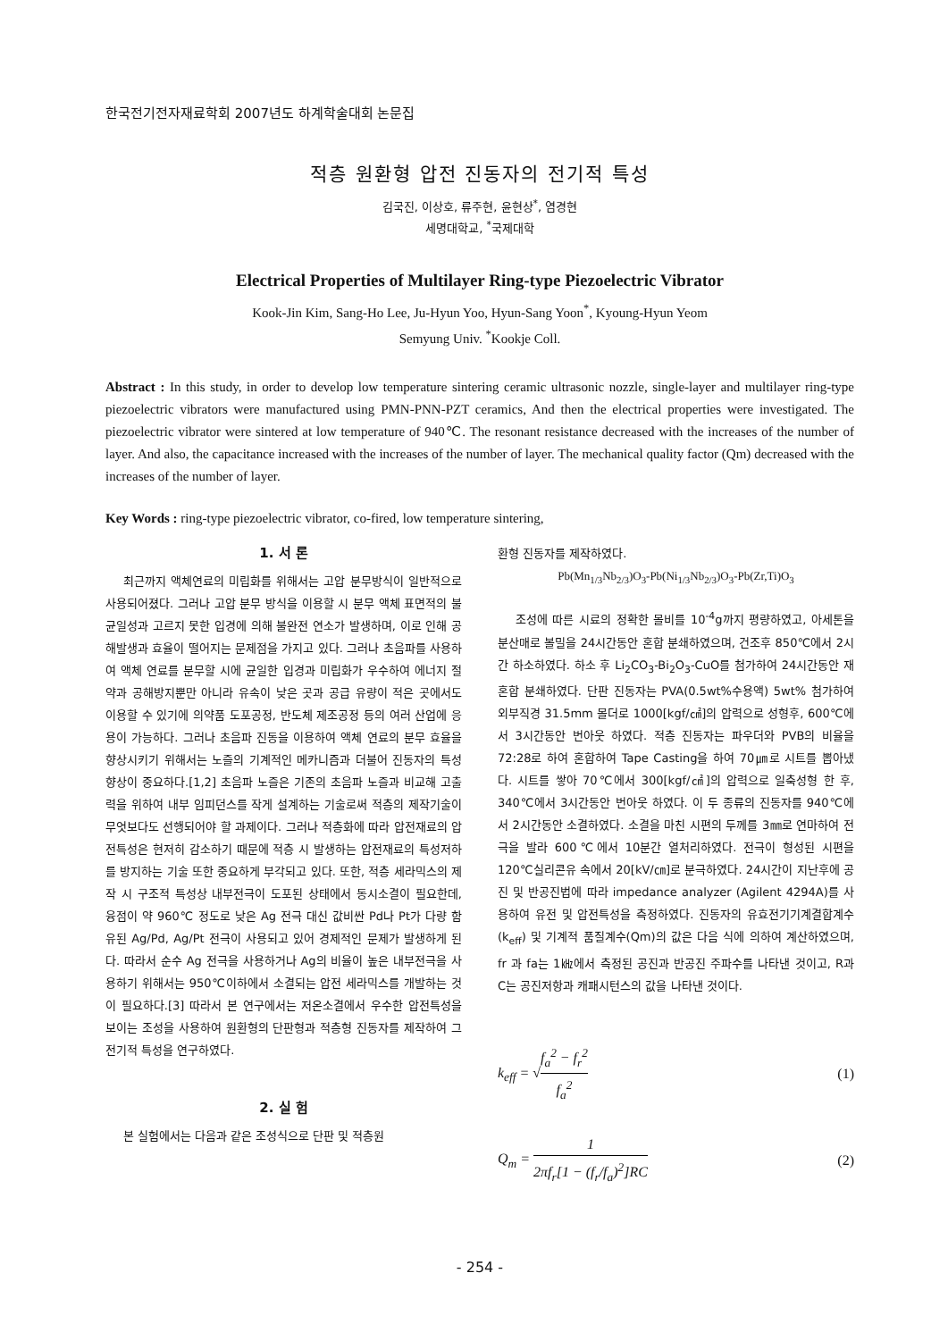한국전기전자재료학회 2007년도 하계학술대회 논문집
적층 원환형 압전 진동자의 전기적 특성
김국진, 이상호, 류주현, 윤현상<sup>*</sup>, 염경현
세명대학교, <sup>*</sup>국제대학
Electrical Properties of Multilayer Ring-type Piezoelectric Vibrator
Kook-Jin Kim, Sang-Ho Lee, Ju-Hyun Yoo, Hyun-Sang Yoon<sup>*</sup>, Kyoung-Hyun Yeom
Semyung Univ. <sup>*</sup>Kookje Coll.
Abstract : In this study, in order to develop low temperature sintering ceramic ultrasonic nozzle, single-layer and multilayer ring-type piezoelectric vibrators were manufactured using PMN-PNN-PZT ceramics, And then the electrical properties were investigated. The piezoelectric vibrator were sintered at low temperature of 940℃. The resonant resistance decreased with the increases of the number of layer. And also, the capacitance increased with the increases of the number of layer. The mechanical quality factor (Qm) decreased with the increases of the number of layer.
Key Words : ring-type piezoelectric vibrator, co-fired, low temperature sintering,
1. 서 론
최근까지 액체연료의 미립화를 위해서는 고압 분무방식이 일반적으로 사용되어졌다. 그러나 고압 분무 방식을 이용할 시 분무 액체 표면적의 불균일성과 고르지 못한 입경에 의해 불완전 연소가 발생하며, 이로 인해 공해발생과 효율이 떨어지는 문제점을 가지고 있다. 그러나 초음파를 사용하여 액체 연료를 분무할 시에 균일한 입경과 미립화가 우수하여 에너지 절약과 공해방지뿐만 아니라 유속이 낮은 곳과 공급 유량이 적은 곳에서도 이용할 수 있기에 의약품 도포공정, 반도체 제조공정 등의 여러 산업에 응용이 가능하다. 그러나 초음파 진동을 이용하여 액체 연료의 분무 효율을 향상시키기 위해서는 노즐의 기계적인 메카니즘과 더불어 진동자의 특성 향상이 중요하다.[1,2] 초음파 노즐은 기존의 초음파 노즐과 비교해 고출력을 위하여 내부 임피던스를 작게 설계하는 기술로써 적층의 제작기술이 무엇보다도 선행되어야 할 과제이다. 그러나 적층화에 따라 압전재료의 압전특성은 현저히 감소하기 때문에 적층 시 발생하는 압전재료의 특성저하를 방지하는 기술 또한 중요하게 부각되고 있다. 또한, 적층 세라믹스의 제작 시 구조적 특성상 내부전극이 도포된 상태에서 동시소결이 필요한데, 융점이 약 960℃ 정도로 낮은 Ag 전극 대신 값비싼 Pd나 Pt가 다량 함유된 Ag/Pd, Ag/Pt 전극이 사용되고 있어 경제적인 문제가 발생하게 된다. 따라서 순수 Ag 전극을 사용하거나 Ag의 비율이 높은 내부전극을 사용하기 위해서는 950℃이하에서 소결되는 압전 세라믹스를 개발하는 것이 필요하다.[3] 따라서 본 연구에서는 저온소결에서 우수한 압전특성을 보이는 조성을 사용하여 원환형의 단판형과 적층형 진동자를 제작하여 그 전기적 특성을 연구하였다.
2. 실 험
본 실험에서는 다음과 같은 조성식으로 단판 및 적층원
환형 진동자를 제작하였다.
Pb(Mn<sub>1/3</sub>Nb<sub>2/3</sub>)O<sub>3</sub>-Pb(Ni<sub>1/3</sub>Nb<sub>2/3</sub>)O<sub>3</sub>-Pb(Zr,Ti)O<sub>3</sub>
조성에 따른 시료의 정확한 몰비를 10<sup>-4</sup>g까지 평량하였고, 아세톤을 분산매로 볼밀을 24시간동안 혼합 분쇄하였으며, 건조후 850℃에서 2시간 하소하였다. 하소 후 Li<sub>2</sub>CO<sub>3</sub>-Bi<sub>2</sub>O<sub>3</sub>-CuO를 첨가하여 24시간동안 재혼합 분쇄하였다. 단판 진동자는 PVA(0.5wt%수용액) 5wt% 첨가하여 외부직경 31.5mm 몰더로 1000[kgf/㎠]의 압력으로 성형후, 600℃에서 3시간동안 번아웃 하였다. 적층 진동자는 파우더와 PVB의 비율을 72:28로 하여 혼합하여 Tape Casting을 하여 70㎛로 시트를 뽑아냈다. 시트를 쌓아 70℃에서 300[kgf/㎠]의 압력으로 일축성형 한 후, 340℃에서 3시간동안 번아웃 하였다. 이 두 종류의 진동자를 940℃에서 2시간동안 소결하였다. 소결을 마친 시편의 두께를 3㎜로 연마하여 전극을 발라 600℃에서 10분간 열처리하였다. 전극이 형성된 시편을 120℃실리콘유 속에서 20[kV/㎝]로 분극하였다. 24시간이 지난후에 공진 및 반공진법에 따라 impedance analyzer (Agilent 4294A)를 사용하여 유전 및 압전특성을 측정하였다. 진동자의 유효전기기계결합계수(k<sub>eff</sub>) 및 기계적 품질계수(Qm)의 값은 다음 식에 의하여 계산하였으며, fr 과 fa는 1㎑에서 측정된 공진과 반공진 주파수를 나타낸 것이고, R과 C는 공진저항과 캐패시턴스의 값을 나타낸 것이다.
k<sub>eff</sub> = √f<sub>a</sub><sup>2</sup> − f<sub>r</sub><sup>2</sup> f<sub>a</sub><sup>2</sup> (1)
Q<sub>m</sub> = 1 2πf<sub>r</sub>[1 − (f<sub>r</sub>/f<sub>a</sub>)<sup>2</sup>]RC (2)
- 254 -